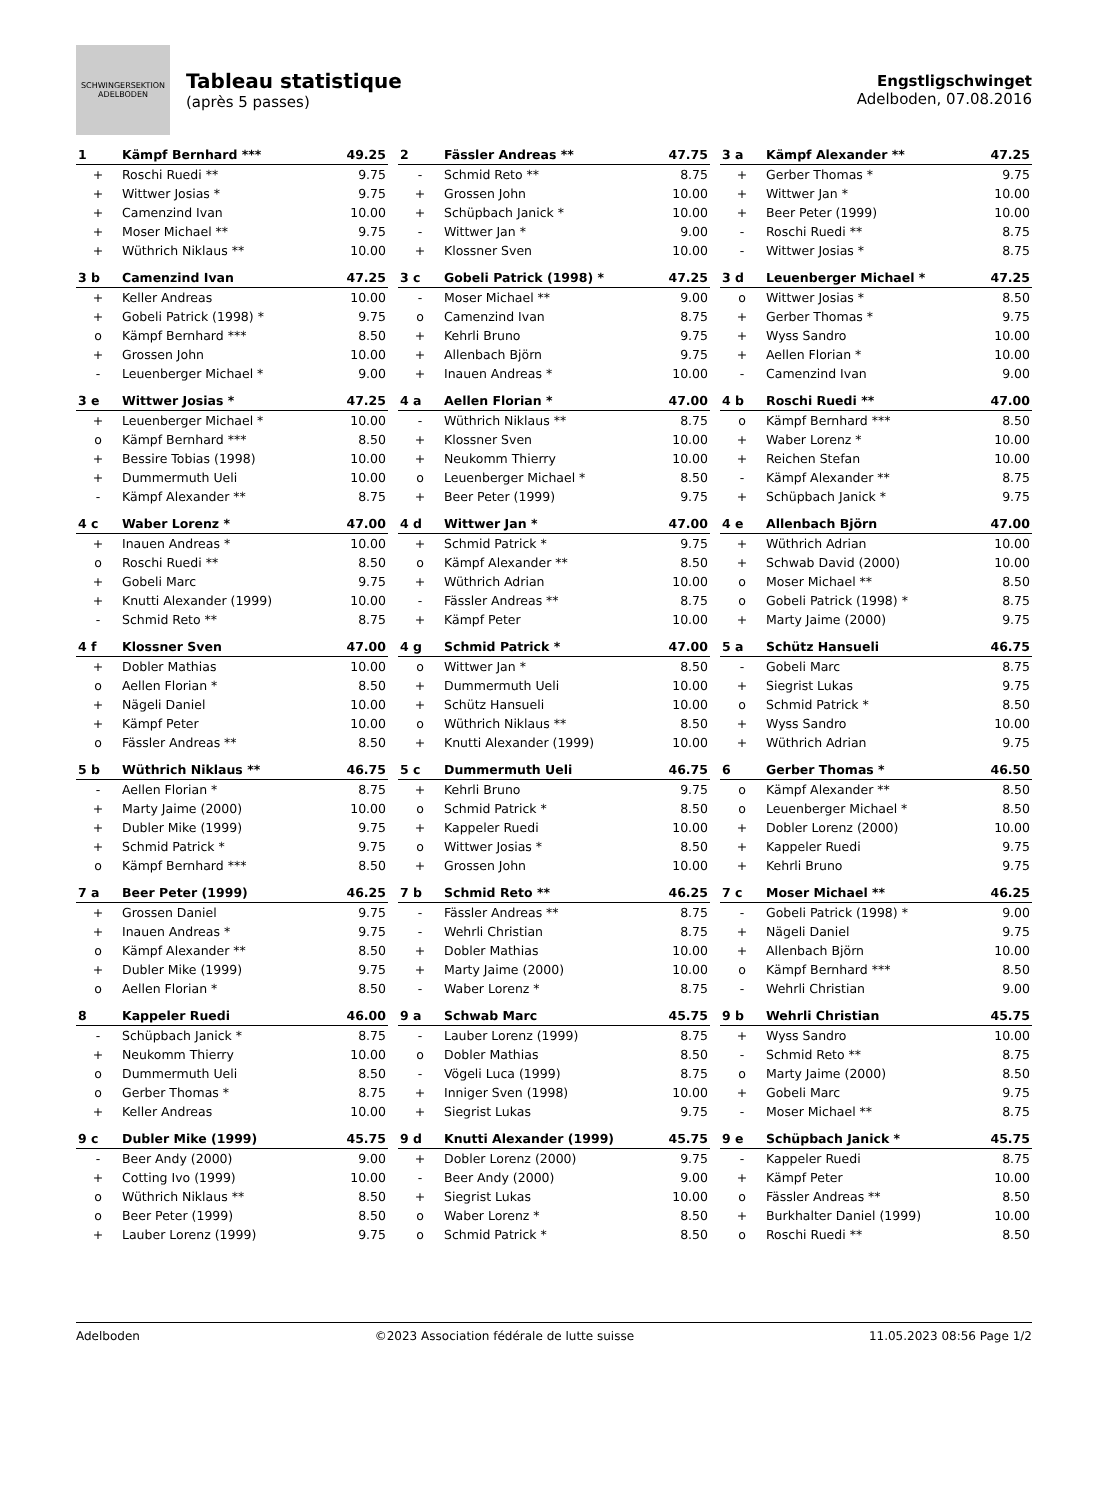SCHWINGERSEKTION ADELBODEN
Tableau statistique
(après 5 passes)
Engstligschwinget
Adelboden, 07.08.2016
| 1 | Kämpf Bernhard *** | 49.25 |
| --- | --- | --- |
| + | Roschi Ruedi ** | 9.75 |
| + | Wittwer Josias * | 9.75 |
| + | Camenzind Ivan | 10.00 |
| + | Moser Michael ** | 9.75 |
| + | Wüthrich Niklaus ** | 10.00 |
| 2 | Fässler Andreas ** | 47.75 |
| --- | --- | --- |
| - | Schmid Reto ** | 8.75 |
| + | Grossen John | 10.00 |
| + | Schüpbach Janick * | 10.00 |
| - | Wittwer Jan * | 9.00 |
| + | Klossner Sven | 10.00 |
| 3 a | Kämpf Alexander ** | 47.25 |
| --- | --- | --- |
| + | Gerber Thomas * | 9.75 |
| + | Wittwer Jan * | 10.00 |
| + | Beer Peter (1999) | 10.00 |
| - | Roschi Ruedi ** | 8.75 |
| - | Wittwer Josias * | 8.75 |
| 3 b | Camenzind Ivan | 47.25 |
| --- | --- | --- |
| + | Keller Andreas | 10.00 |
| + | Gobeli Patrick (1998) * | 9.75 |
| o | Kämpf Bernhard *** | 8.50 |
| + | Grossen John | 10.00 |
| - | Leuenberger Michael * | 9.00 |
| 3 c | Gobeli Patrick (1998) * | 47.25 |
| --- | --- | --- |
| - | Moser Michael ** | 9.00 |
| o | Camenzind Ivan | 8.75 |
| + | Kehrli Bruno | 9.75 |
| + | Allenbach Björn | 9.75 |
| + | Inauen Andreas * | 10.00 |
| 3 d | Leuenberger Michael * | 47.25 |
| --- | --- | --- |
| o | Wittwer Josias * | 8.50 |
| + | Gerber Thomas * | 9.75 |
| + | Wyss Sandro | 10.00 |
| + | Aellen Florian * | 10.00 |
| - | Camenzind Ivan | 9.00 |
| 3 e | Wittwer Josias * | 47.25 |
| --- | --- | --- |
| + | Leuenberger Michael * | 10.00 |
| o | Kämpf Bernhard *** | 8.50 |
| + | Bessire Tobias (1998) | 10.00 |
| + | Dummermuth Ueli | 10.00 |
| - | Kämpf Alexander ** | 8.75 |
| 4 a | Aellen Florian * | 47.00 |
| --- | --- | --- |
| - | Wüthrich Niklaus ** | 8.75 |
| + | Klossner Sven | 10.00 |
| + | Neukomm Thierry | 10.00 |
| o | Leuenberger Michael * | 8.50 |
| + | Beer Peter (1999) | 9.75 |
| 4 b | Roschi Ruedi ** | 47.00 |
| --- | --- | --- |
| o | Kämpf Bernhard *** | 8.50 |
| + | Waber Lorenz * | 10.00 |
| + | Reichen Stefan | 10.00 |
| - | Kämpf Alexander ** | 8.75 |
| + | Schüpbach Janick * | 9.75 |
| 4 c | Waber Lorenz * | 47.00 |
| --- | --- | --- |
| + | Inauen Andreas * | 10.00 |
| o | Roschi Ruedi ** | 8.50 |
| + | Gobeli Marc | 9.75 |
| + | Knutti Alexander (1999) | 10.00 |
| - | Schmid Reto ** | 8.75 |
| 4 d | Wittwer Jan * | 47.00 |
| --- | --- | --- |
| + | Schmid Patrick * | 9.75 |
| o | Kämpf Alexander ** | 8.50 |
| + | Wüthrich Adrian | 10.00 |
| - | Fässler Andreas ** | 8.75 |
| + | Kämpf Peter | 10.00 |
| 4 e | Allenbach Björn | 47.00 |
| --- | --- | --- |
| + | Wüthrich Adrian | 10.00 |
| + | Schwab David (2000) | 10.00 |
| o | Moser Michael ** | 8.50 |
| o | Gobeli Patrick (1998) * | 8.75 |
| + | Marty Jaime (2000) | 9.75 |
| 4 f | Klossner Sven | 47.00 |
| --- | --- | --- |
| + | Dobler Mathias | 10.00 |
| o | Aellen Florian * | 8.50 |
| + | Nägeli Daniel | 10.00 |
| + | Kämpf Peter | 10.00 |
| o | Fässler Andreas ** | 8.50 |
| 4 g | Schmid Patrick * | 47.00 |
| --- | --- | --- |
| o | Wittwer Jan * | 8.50 |
| + | Dummermuth Ueli | 10.00 |
| + | Schütz Hansueli | 10.00 |
| o | Wüthrich Niklaus ** | 8.50 |
| + | Knutti Alexander (1999) | 10.00 |
| 5 a | Schütz Hansueli | 46.75 |
| --- | --- | --- |
| - | Gobeli Marc | 8.75 |
| + | Siegrist Lukas | 9.75 |
| o | Schmid Patrick * | 8.50 |
| + | Wyss Sandro | 10.00 |
| + | Wüthrich Adrian | 9.75 |
| 5 b | Wüthrich Niklaus ** | 46.75 |
| --- | --- | --- |
| - | Aellen Florian * | 8.75 |
| + | Marty Jaime (2000) | 10.00 |
| + | Dubler Mike (1999) | 9.75 |
| + | Schmid Patrick * | 9.75 |
| o | Kämpf Bernhard *** | 8.50 |
| 5 c | Dummermuth Ueli | 46.75 |
| --- | --- | --- |
| + | Kehrli Bruno | 9.75 |
| o | Schmid Patrick * | 8.50 |
| + | Kappeler Ruedi | 10.00 |
| o | Wittwer Josias * | 8.50 |
| + | Grossen John | 10.00 |
| 6 | Gerber Thomas * | 46.50 |
| --- | --- | --- |
| o | Kämpf Alexander ** | 8.50 |
| o | Leuenberger Michael * | 8.50 |
| + | Dobler Lorenz (2000) | 10.00 |
| + | Kappeler Ruedi | 9.75 |
| + | Kehrli Bruno | 9.75 |
| 7 a | Beer Peter (1999) | 46.25 |
| --- | --- | --- |
| + | Grossen Daniel | 9.75 |
| + | Inauen Andreas * | 9.75 |
| o | Kämpf Alexander ** | 8.50 |
| + | Dubler Mike (1999) | 9.75 |
| o | Aellen Florian * | 8.50 |
| 7 b | Schmid Reto ** | 46.25 |
| --- | --- | --- |
| - | Fässler Andreas ** | 8.75 |
| - | Wehrli Christian | 8.75 |
| + | Dobler Mathias | 10.00 |
| + | Marty Jaime (2000) | 10.00 |
| - | Waber Lorenz * | 8.75 |
| 7 c | Moser Michael ** | 46.25 |
| --- | --- | --- |
| - | Gobeli Patrick (1998) * | 9.00 |
| + | Nägeli Daniel | 9.75 |
| + | Allenbach Björn | 10.00 |
| o | Kämpf Bernhard *** | 8.50 |
| - | Wehrli Christian | 9.00 |
| 8 | Kappeler Ruedi | 46.00 |
| --- | --- | --- |
| - | Schüpbach Janick * | 8.75 |
| + | Neukomm Thierry | 10.00 |
| o | Dummermuth Ueli | 8.50 |
| o | Gerber Thomas * | 8.75 |
| + | Keller Andreas | 10.00 |
| 9 a | Schwab Marc | 45.75 |
| --- | --- | --- |
| - | Lauber Lorenz (1999) | 8.75 |
| o | Dobler Mathias | 8.50 |
| - | Vögeli Luca (1999) | 8.75 |
| + | Inniger Sven (1998) | 10.00 |
| + | Siegrist Lukas | 9.75 |
| 9 b | Wehrli Christian | 45.75 |
| --- | --- | --- |
| + | Wyss Sandro | 10.00 |
| - | Schmid Reto ** | 8.75 |
| o | Marty Jaime (2000) | 8.50 |
| + | Gobeli Marc | 9.75 |
| - | Moser Michael ** | 8.75 |
| 9 c | Dubler Mike (1999) | 45.75 |
| --- | --- | --- |
| - | Beer Andy (2000) | 9.00 |
| + | Cotting Ivo (1999) | 10.00 |
| o | Wüthrich Niklaus ** | 8.50 |
| o | Beer Peter (1999) | 8.50 |
| + | Lauber Lorenz (1999) | 9.75 |
| 9 d | Knutti Alexander (1999) | 45.75 |
| --- | --- | --- |
| + | Dobler Lorenz (2000) | 9.75 |
| - | Beer Andy (2000) | 9.00 |
| + | Siegrist Lukas | 10.00 |
| o | Waber Lorenz * | 8.50 |
| o | Schmid Patrick * | 8.50 |
| 9 e | Schüpbach Janick * | 45.75 |
| --- | --- | --- |
| - | Kappeler Ruedi | 8.75 |
| + | Kämpf Peter | 10.00 |
| o | Fässler Andreas ** | 8.50 |
| + | Burkhalter Daniel (1999) | 10.00 |
| o | Roschi Ruedi ** | 8.50 |
Adelboden ©2023 Association fédérale de lutte suisse 11.05.2023 08:56 Page 1/2